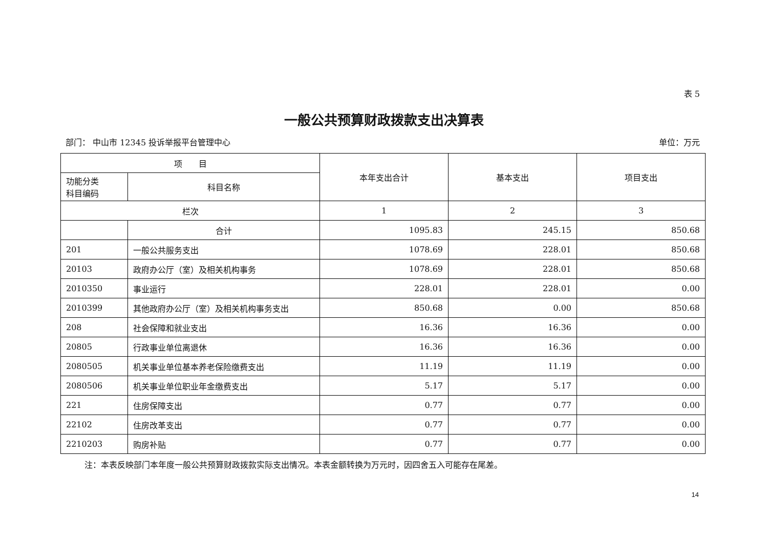表 5
一般公共预算财政拨款支出决算表
部门： 中山市 12345 投诉举报平台管理中心 单位：万元
| 项 目 | | 本年支出合计 | 基本支出 | 项目支出 |
| --- | --- | --- | --- | --- |
| 功能分类 科目编码 | 科目名称 | | | |
| 栏次 | | 1 | 2 | 3 |
| | 合计 | 1095.83 | 245.15 | 850.68 |
| 201 | 一般公共服务支出 | 1078.69 | 228.01 | 850.68 |
| 20103 | 政府办公厅（室）及相关机构事务 | 1078.69 | 228.01 | 850.68 |
| 2010350 | 事业运行 | 228.01 | 228.01 | 0.00 |
| 2010399 | 其他政府办公厅（室）及相关机构事务支出 | 850.68 | 0.00 | 850.68 |
| 208 | 社会保障和就业支出 | 16.36 | 16.36 | 0.00 |
| 20805 | 行政事业单位离退休 | 16.36 | 16.36 | 0.00 |
| 2080505 | 机关事业单位基本养老保险缴费支出 | 11.19 | 11.19 | 0.00 |
| 2080506 | 机关事业单位职业年金缴费支出 | 5.17 | 5.17 | 0.00 |
| 221 | 住房保障支出 | 0.77 | 0.77 | 0.00 |
| 22102 | 住房改革支出 | 0.77 | 0.77 | 0.00 |
| 2210203 | 购房补贴 | 0.77 | 0.77 | 0.00 |
注：本表反映部门本年度一般公共预算财政拨款实际支出情况。本表金额转换为万元时，因四舍五入可能存在尾差。
14